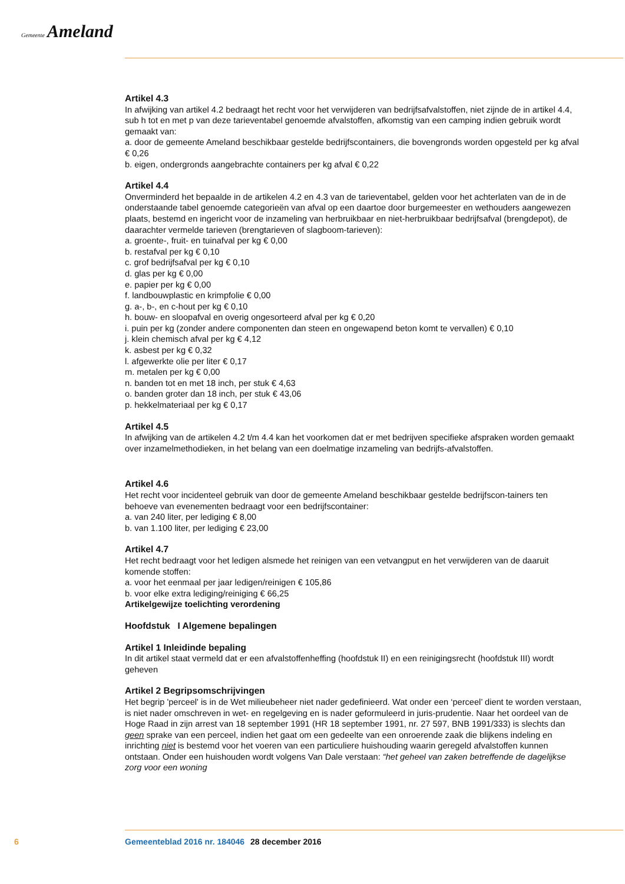Gemeente Ameland
Artikel 4.3
In afwijking van artikel 4.2 bedraagt het recht voor het verwijderen van bedrijfsafvalstoffen, niet zijnde de in artikel 4.4, sub h tot en met p van deze tarieventabel genoemde afvalstoffen, afkomstig van een camping indien gebruik wordt gemaakt van:
a. door de gemeente Ameland beschikbaar gestelde bedrijfscontainers, die bovengronds worden opgesteld per kg afval € 0,26
b. eigen, ondergronds aangebrachte containers per kg afval € 0,22
Artikel 4.4
Onverminderd het bepaalde in de artikelen 4.2 en 4.3 van de tarieventabel, gelden voor het achterlaten van de in de onderstaande tabel genoemde categorieën van afval op een daartoe door burgemeester en wethouders aangewezen plaats, bestemd en ingericht voor de inzameling van herbruikbaar en niet-herbruikbaar bedrijfsafval (brengdepot), de daarachter vermelde tarieven (brengtarieven of slagboom-tarieven):
a. groente-, fruit- en tuinafval per kg € 0,00
b. restafval per kg € 0,10
c. grof bedrijfsafval per kg € 0,10
d. glas per kg € 0,00
e. papier per kg € 0,00
f. landbouwplastic en krimpfolie € 0,00
g. a-, b-, en c-hout per kg € 0,10
h. bouw- en sloopafval en overig ongesorteerd afval per kg € 0,20
i. puin per kg (zonder andere componenten dan steen en ongewapend beton komt te vervallen) € 0,10
j. klein chemisch afval per kg € 4,12
k. asbest per kg € 0,32
l. afgewerkte olie per liter € 0,17
m. metalen per kg € 0,00
n. banden tot en met 18 inch, per stuk € 4,63
o. banden groter dan 18 inch, per stuk € 43,06
p. hekkelmateriaal per kg € 0,17
Artikel 4.5
In afwijking van de artikelen 4.2 t/m 4.4 kan het voorkomen dat er met bedrijven specifieke afspraken worden gemaakt over inzamelmethodieken, in het belang van een doelmatige inzameling van bedrijfs-afvalstoffen.
Artikel 4.6
Het recht voor incidenteel gebruik van door de gemeente Ameland beschikbaar gestelde bedrijfscon-tainers ten behoeve van evenementen bedraagt voor een bedrijfscontainer:
a. van 240 liter, per lediging € 8,00
b. van 1.100 liter, per lediging € 23,00
Artikel 4.7
Het recht bedraagt voor het ledigen alsmede het reinigen van een vetvangput en het verwijderen van de daaruit komende stoffen:
a. voor het eenmaal per jaar ledigen/reinigen € 105,86
b. voor elke extra lediging/reiniging € 66,25
Artikelgewijze toelichting verordening
Hoofdstuk I Algemene bepalingen
Artikel 1 Inleidinde bepaling
In dit artikel staat vermeld dat er een afvalstoffenheffing (hoofdstuk II) en een reinigingsrecht (hoofdstuk III) wordt geheven
Artikel 2 Begripsomschrijvingen
Het begrip 'perceel' is in de Wet milieubeheer niet nader gedefinieerd. Wat onder een ‘perceel’ dient te worden verstaan, is niet nader omschreven in wet- en regelgeving en is nader geformuleerd in juris-prudentie. Naar het oordeel van de Hoge Raad in zijn arrest van 18 september 1991 (HR 18 september 1991, nr. 27 597, BNB 1991/333) is slechts dan geen sprake van een perceel, indien het gaat om een gedeelte van een onroerende zaak die blijkens indeling en inrichting niet is bestemd voor het voeren van een particuliere huishouding waarin geregeld afvalstoffen kunnen ontstaan. Onder een huishouden wordt volgens Van Dale verstaan: “het geheel van zaken betreffende de dagelijkse zorg voor een woning
6 Gemeenteblad 2016 nr. 184046 28 december 2016